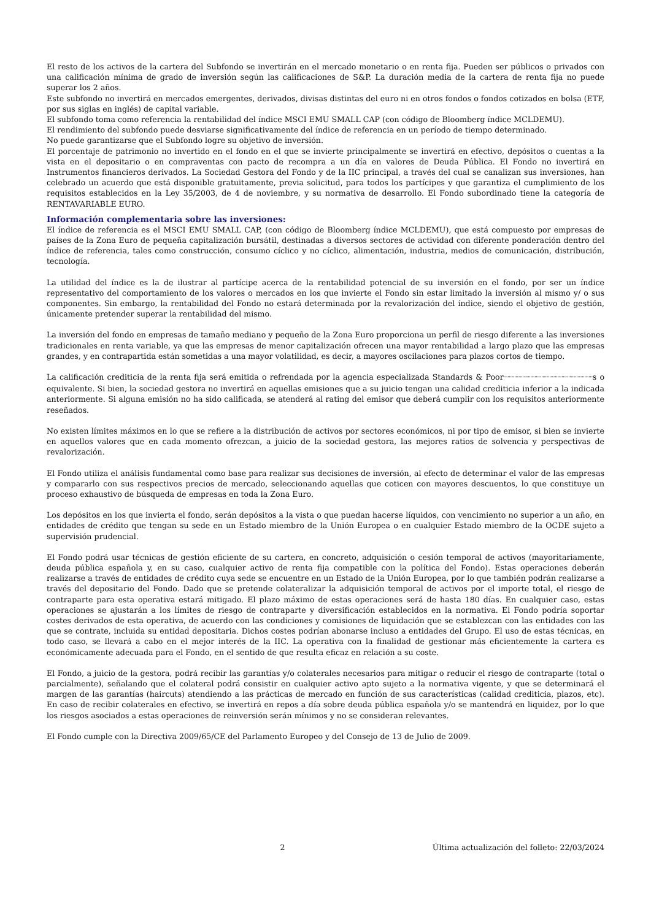El resto de los activos de la cartera del Subfondo se invertirán en el mercado monetario o en renta fija. Pueden ser públicos o privados con una calificación mínima de grado de inversión según las calificaciones de S&P. La duración media de la cartera de renta fija no puede superar los 2 años.
Este subfondo no invertirá en mercados emergentes, derivados, divisas distintas del euro ni en otros fondos o fondos cotizados en bolsa (ETF, por sus siglas en inglés) de capital variable.
El subfondo toma como referencia la rentabilidad del índice MSCI EMU SMALL CAP (con código de Bloomberg índice MCLDEMU).
El rendimiento del subfondo puede desviarse significativamente del índice de referencia en un período de tiempo determinado.
No puede garantizarse que el Subfondo logre su objetivo de inversión.
El porcentaje de patrimonio no invertido en el fondo en el que se invierte principalmente se invertirá en efectivo, depósitos o cuentas a la vista en el depositario o en compraventas con pacto de recompra a un día en valores de Deuda Pública. El Fondo no invertirá en Instrumentos financieros derivados. La Sociedad Gestora del Fondo y de la IIC principal, a través del cual se canalizan sus inversiones, han celebrado un acuerdo que está disponible gratuitamente, previa solicitud, para todos los partícipes y que garantiza el cumplimiento de los requisitos establecidos en la Ley 35/2003, de 4 de noviembre, y su normativa de desarrollo. El Fondo subordinado tiene la categoría de RENTAVARIABLE EURO.
Información complementaria sobre las inversiones:
El índice de referencia es el MSCI EMU SMALL CAP, (con código de Bloomberg índice MCLDEMU), que está compuesto por empresas de países de la Zona Euro de pequeña capitalización bursátil, destinadas a diversos sectores de actividad con diferente ponderación dentro del índice de referencia, tales como construcción, consumo cíclico y no cíclico, alimentación, industria, medios de comunicación, distribución, tecnología.
La utilidad del índice es la de ilustrar al partícipe acerca de la rentabilidad potencial de su inversión en el fondo, por ser un índice representativo del comportamiento de los valores o mercados en los que invierte el Fondo sin estar limitado la inversión al mismo y/ o sus componentes. Sin embargo, la rentabilidad del Fondo no estará determinada por la revalorización del índice, siendo el objetivo de gestión, únicamente pretender superar la rentabilidad del mismo.
La inversión del fondo en empresas de tamaño mediano y pequeño de la Zona Euro proporciona un perfil de riesgo diferente a las inversiones tradicionales en renta variable, ya que las empresas de menor capitalización ofrecen una mayor rentabilidad a largo plazo que las empresas grandes, y en contrapartida están sometidas a una mayor volatilidad, es decir, a mayores oscilaciones para plazos cortos de tiempo.
La calificación crediticia de la renta fija será emitida o refrendada por la agencia especializada Standards & Poor''''''''''''''''''''''''''''''''''''''''''''''''''''''''''''''''''s o equivalente. Si bien, la sociedad gestora no invertirá en aquellas emisiones que a su juicio tengan una calidad crediticia inferior a la indicada anteriormente. Si alguna emisión no ha sido calificada, se atenderá al rating del emisor que deberá cumplir con los requisitos anteriormente reseñados.
No existen límites máximos en lo que se refiere a la distribución de activos por sectores económicos, ni por tipo de emisor, si bien se invierte en aquellos valores que en cada momento ofrezcan, a juicio de la sociedad gestora, las mejores ratios de solvencia y perspectivas de revalorización.
El Fondo utiliza el análisis fundamental como base para realizar sus decisiones de inversión, al efecto de determinar el valor de las empresas y compararlo con sus respectivos precios de mercado, seleccionando aquellas que coticen con mayores descuentos, lo que constituye un proceso exhaustivo de búsqueda de empresas en toda la Zona Euro.
Los depósitos en los que invierta el fondo, serán depósitos a la vista o que puedan hacerse líquidos, con vencimiento no superior a un año, en entidades de crédito que tengan su sede en un Estado miembro de la Unión Europea o en cualquier Estado miembro de la OCDE sujeto a supervisión prudencial.
El Fondo podrá usar técnicas de gestión eficiente de su cartera, en concreto, adquisición o cesión temporal de activos (mayoritariamente, deuda pública española y, en su caso, cualquier activo de renta fija compatible con la política del Fondo). Estas operaciones deberán realizarse a través de entidades de crédito cuya sede se encuentre en un Estado de la Unión Europea, por lo que también podrán realizarse a través del depositario del Fondo. Dado que se pretende colateralizar la adquisición temporal de activos por el importe total, el riesgo de contraparte para esta operativa estará mitigado. El plazo máximo de estas operaciones será de hasta 180 días. En cualquier caso, estas operaciones se ajustarán a los límites de riesgo de contraparte y diversificación establecidos en la normativa. El Fondo podría soportar costes derivados de esta operativa, de acuerdo con las condiciones y comisiones de liquidación que se establezcan con las entidades con las que se contrate, incluida su entidad depositaria. Dichos costes podrían abonarse incluso a entidades del Grupo. El uso de estas técnicas, en todo caso, se llevará a cabo en el mejor interés de la IIC. La operativa con la finalidad de gestionar más eficientemente la cartera es económicamente adecuada para el Fondo, en el sentido de que resulta eficaz en relación a su coste.
El Fondo, a juicio de la gestora, podrá recibir las garantías y/o colaterales necesarios para mitigar o reducir el riesgo de contraparte (total o parcialmente), señalando que el colateral podrá consistir en cualquier activo apto sujeto a la normativa vigente, y que se determinará el margen de las garantías (haircuts) atendiendo a las prácticas de mercado en función de sus características (calidad crediticia, plazos, etc). En caso de recibir colaterales en efectivo, se invertirá en repos a día sobre deuda pública española y/o se mantendrá en liquidez, por lo que los riesgos asociados a estas operaciones de reinversión serán mínimos y no se consideran relevantes.
El Fondo cumple con la Directiva 2009/65/CE del Parlamento Europeo y del Consejo de 13 de Julio de 2009.
2 Última actualización del folleto: 22/03/2024